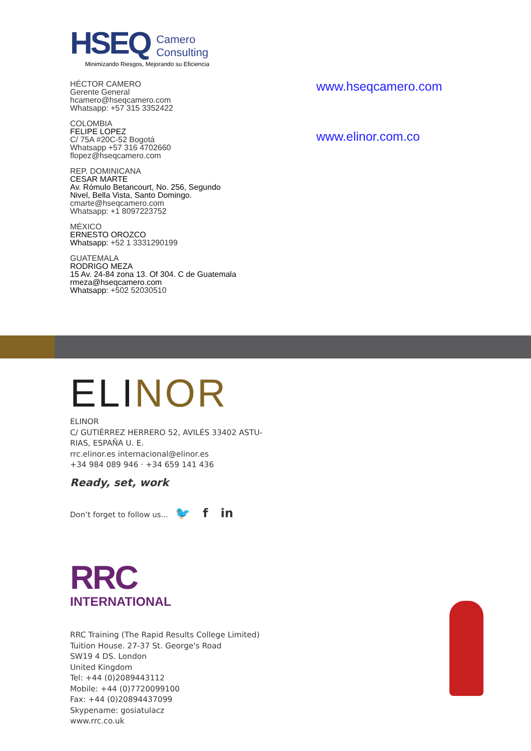HSEQ
Camero
Consulting
Minimizando Riesgos, Mejorando su Eficiencia
HÉCTOR CAMERO
Gerente General
hcamero@hseqcamero.com
Whatsapp: +57 315 3352422
COLOMBIA
FELIPE LOPEZ
C/ 75A #20C-52 Bogotá
Whatsapp +57 316 4702660
flopez@hseqcamero.com
REP. DOMINICANA
CESAR MARTE
Av. Rómulo Betancourt, No. 256, Segundo
Nivel, Bella Vista, Santo Domingo.
cmarte@hseqcamero.com
Whatsapp: +1 8097223752
MÉXICO
ERNESTO OROZCO
Whatsapp: +52 1 3331290199
GUATEMALA
RODRIGO MEZA
15 Av. 24-84 zona 13. Of 304. C de Guatemala
rmeza@hseqcamero.com
Whatsapp: +502 52030510
www.hseqcamero.com
www.elinor.com.co
ELINOR
ELINOR
C/ GUTIÉRREZ HERRERO 52, AVILÉS 33402 ASTU-
RIAS, ESPAÑA U. E.
rrc.elinor.es internacional@elinor.es
+34 984 089 946 · +34 659 141 436
Ready, set, work
Don’t forget to follow us... 🐦 f in
RRC
INTERNATIONAL
RRC Training (The Rapid Results College Limited)
Tuition House. 27-37 St. George's Road
SW19 4 DS. London
United Kingdom
Tel: +44 (0)2089443112
Mobile: +44 (0)7720099100
Fax: +44 (0)20894437099
Skypename: gosiatulacz
www.rrc.co.uk